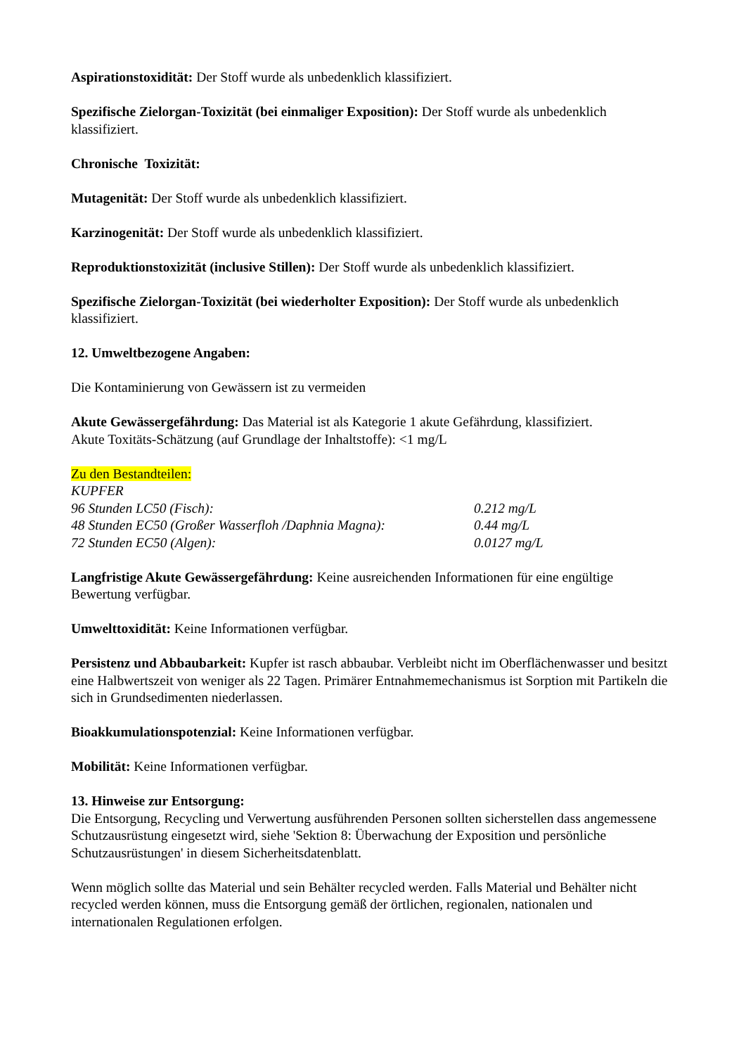Aspirationstoxidität: Der Stoff wurde als unbedenklich klassifiziert.
Spezifische Zielorgan-Toxizität (bei einmaliger Exposition): Der Stoff wurde als unbedenklich klassifiziert.
Chronische Toxizität:
Mutagenität: Der Stoff wurde als unbedenklich klassifiziert.
Karzinogenität: Der Stoff wurde als unbedenklich klassifiziert.
Reproduktionstoxizität (inclusive Stillen): Der Stoff wurde als unbedenklich klassifiziert.
Spezifische Zielorgan-Toxizität (bei wiederholter Exposition): Der Stoff wurde als unbedenklich klassifiziert.
12. Umweltbezogene Angaben:
Die Kontaminierung von Gewässern ist zu vermeiden
Akute Gewässergefährdung: Das Material ist als Kategorie 1 akute Gefährdung, klassifiziert.
Akute Toxitäts-Schätzung (auf Grundlage der Inhaltstoffe): <1 mg/L
Zu den Bestandteilen:
KUPFER
96 Stunden LC50 (Fisch): 0.212 mg/L
48 Stunden EC50 (Großer Wasserfloh /Daphnia Magna): 0.44 mg/L
72 Stunden EC50 (Algen): 0.0127 mg/L
Langfristige Akute Gewässergefährdung: Keine ausreichenden Informationen für eine engültige Bewertung verfügbar.
Umwelttoxidität: Keine Informationen verfügbar.
Persistenz und Abbaubarkeit: Kupfer ist rasch abbaubar. Verbleibt nicht im Oberflächenwasser und besitzt eine Halbwertszeit von weniger als 22 Tagen. Primärer Entnahmemechanismus ist Sorption mit Partikeln die sich in Grundsedimenten niederlassen.
Bioakkumulationspotenzial: Keine Informationen verfügbar.
Mobilität: Keine Informationen verfügbar.
13. Hinweise zur Entsorgung:
Die Entsorgung, Recycling und Verwertung ausführenden Personen sollten sicherstellen dass angemessene Schutzausrüstung eingesetzt wird, siehe 'Sektion 8: Überwachung der Exposition und persönliche Schutzausrüstungen' in diesem Sicherheitsdatenblatt.
Wenn möglich sollte das Material und sein Behälter recycled werden. Falls Material und Behälter nicht recycled werden können, muss die Entsorgung gemäß der örtlichen, regionalen, nationalen und internationalen Regulationen erfolgen.